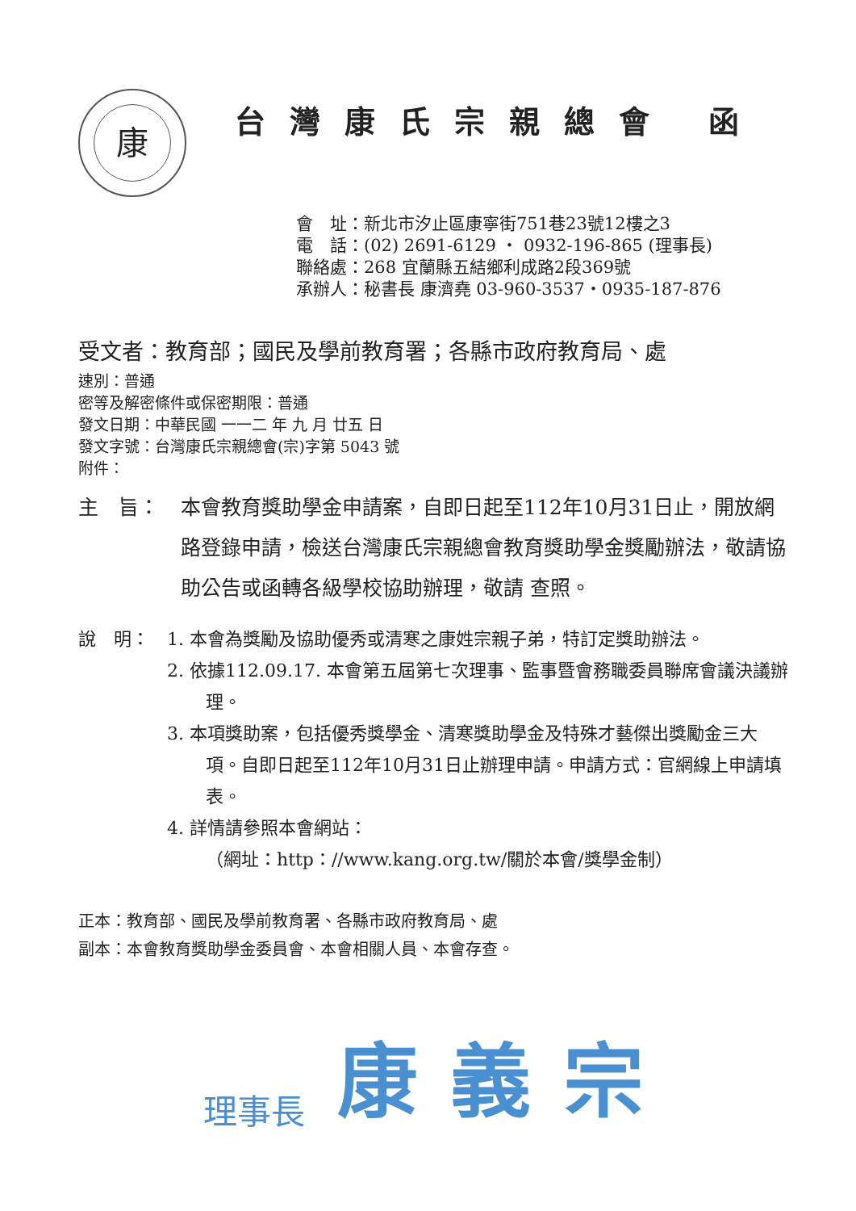康
台灣康氏宗親總會 函
會　址：新北市汐止區康寧街751巷23號12樓之3
電　話：(02) 2691-6129 ・ 0932-196-865 (理事長)
聯絡處：268 宜蘭縣五結鄉利成路2段369號
承辦人：秘書長 康濟堯 03-960-3537・0935-187-876
受文者：教育部；國民及學前教育署；各縣市政府教育局、處
速別：普通
密等及解密條件或保密期限：普通
發文日期：中華民國 一一二 年 九 月 廿五 日
發文字號：台灣康氏宗親總會(宗)字第 5043 號
附件：
主　旨： 本會教育獎助學金申請案，自即日起至112年10月31日止，開放網路登錄申請，檢送台灣康氏宗親總會教育獎助學金獎勵辦法，敬請協助公告或函轉各級學校協助辦理，敬請 查照。
說　明： 1. 本會為獎勵及協助優秀或清寒之康姓宗親子弟，特訂定獎助辦法。
2. 依據112.09.17. 本會第五屆第七次理事、監事暨會務職委員聯席會議決議辦理。
3. 本項獎助案，包括優秀獎學金、清寒獎助學金及特殊才藝傑出獎勵金三大項。自即日起至112年10月31日止辦理申請。申請方式：官網線上申請填表。
4. 詳情請參照本會網站：
（網址：http：//www.kang.org.tw/關於本會/獎學金制）
正本：教育部、國民及學前教育署、各縣市政府教育局、處
副本：本會教育獎助學金委員會、本會相關人員、本會存查。
理事長 康義宗